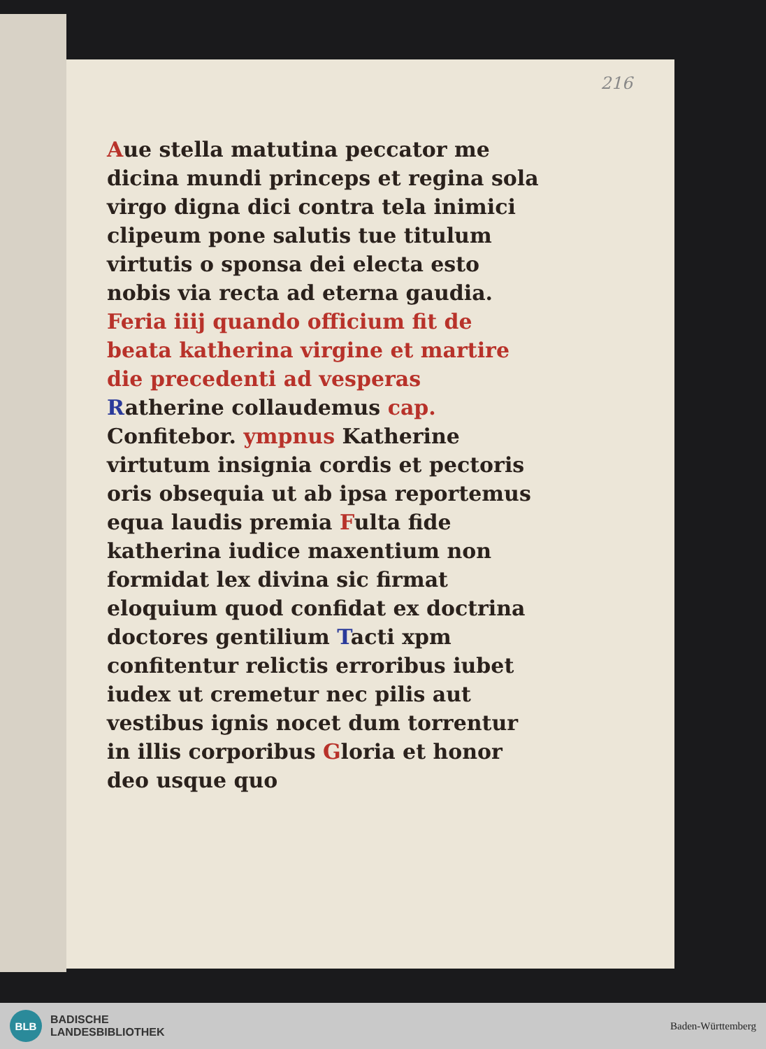216
Aue stella matutina peccator me dicina mundi princeps et regina sola virgo digna dici contra tela inimici clipeum pone salutis tue titulum virtutis o sponsa dei electa esto nobis via recta ad eterna gaudia. Feria iiij quando officium fit de beata katherina virgine et martire die precedenti ad vesperas Ratherine collaudemus cap. Confitebor. ympnus Katherine virtutum insignia cordis et pectoris oris obsequia ut ab ipsa reportemus equa laudis premia Fulta fide katherina iudice maxentium non formidat lex divina sic firmat eloquium quod confidat ex doctrina doctores gentilium Tacti xpm confitentur relictis erroribus iubet iudex ut cremetur nec pilis aut vestibus ignis nocet dum torrentur in illis corporibus Gloria et honor deo usque quo
BLB
BADISCHE
LANDESBIBLIOTHEK
Baden-Württemberg